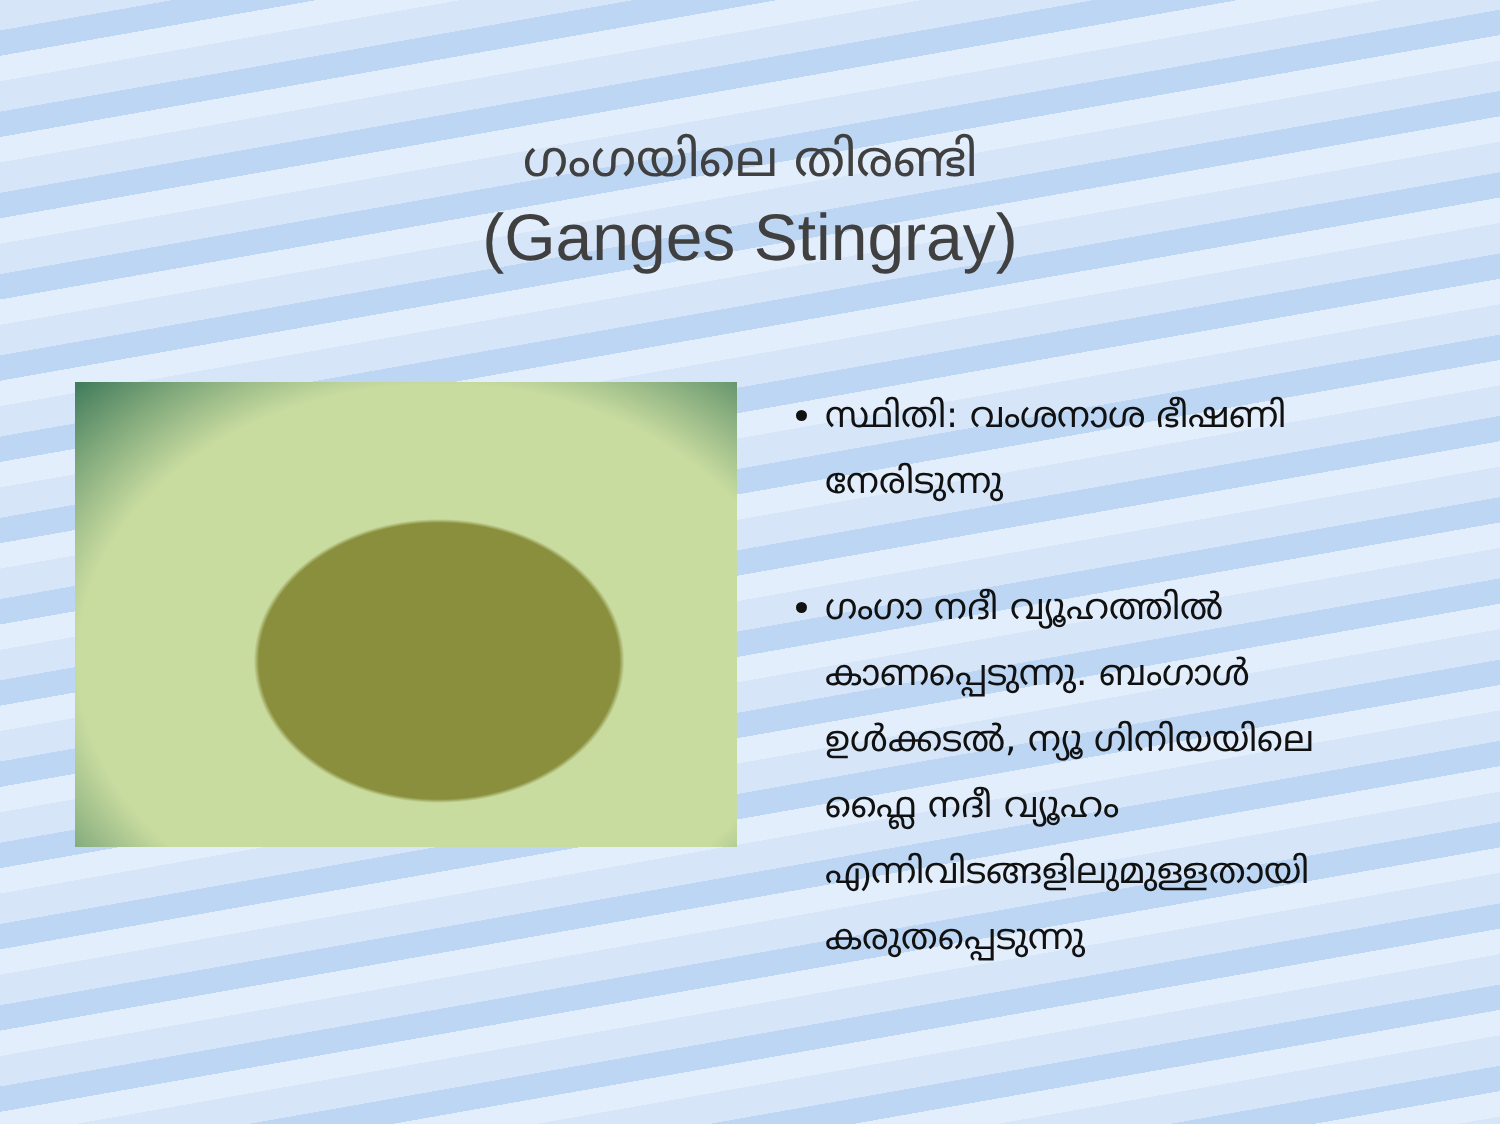ഗംഗയിലെ തിരണ്ടി
(Ganges Stingray)
സ്ഥിതി: വംശനാശ ഭീഷണി നേരിടുന്നു
ഗംഗാ നദീ വ്യൂഹത്തിൽ കാണപ്പെടുന്നു. ബംഗാൾ ഉൾക്കടൽ, ന്യൂ ഗിനിയയിലെ ഫ്ലൈ നദീ വ്യൂഹം എന്നിവിടങ്ങളിലുമുള്ളതായി കരുതപ്പെടുന്നു